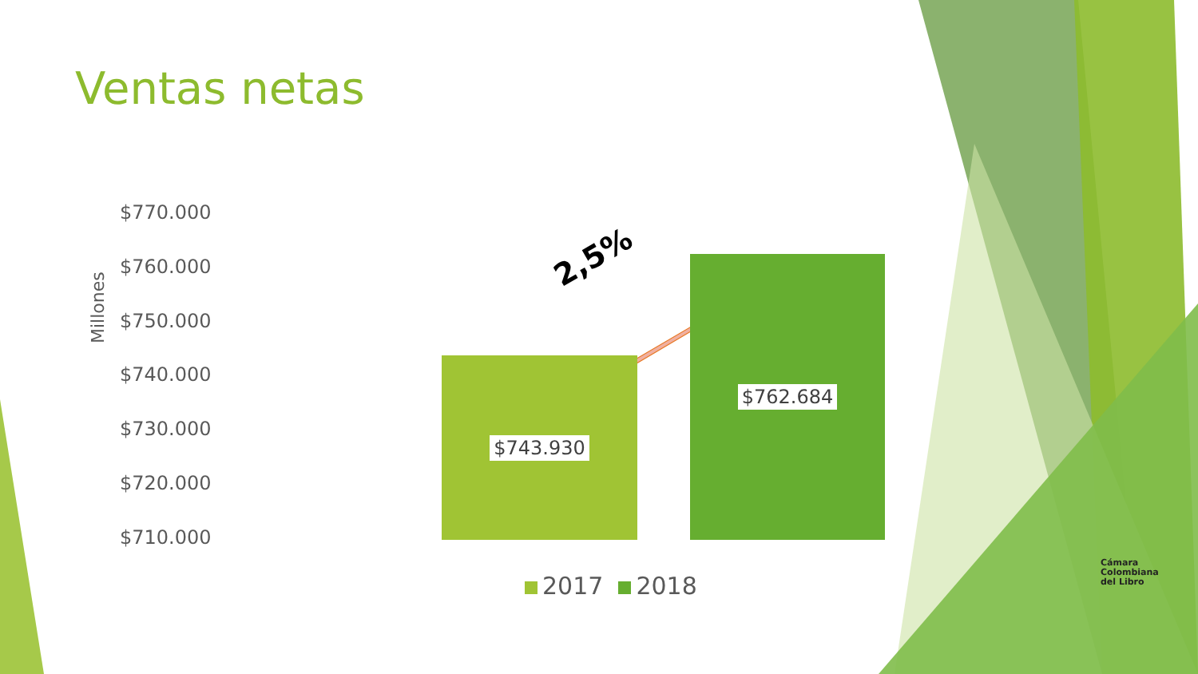Ventas netas
Millones
$770.000
$760.000
$750.000
$740.000
$730.000
$720.000
$710.000
2,5%
$743.930
$762.684
2017 2018
Cámara
Colombiana
del Libro